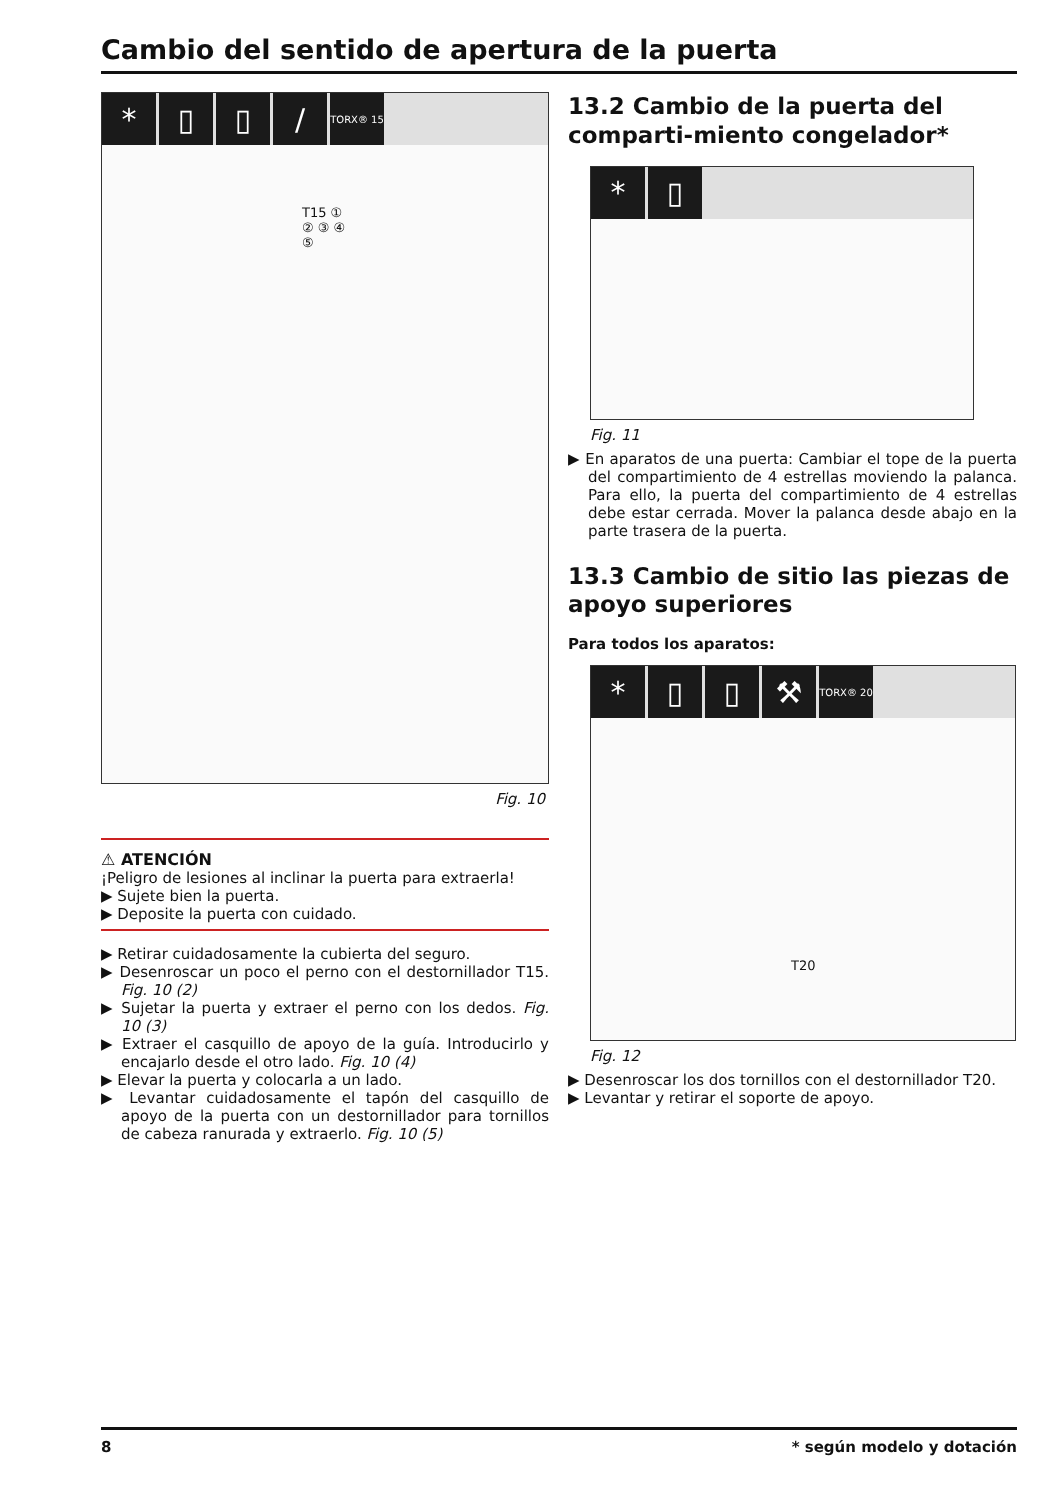Cambio del sentido de apertura de la puerta
* ▯ ▯ / TORX® 15
T15 ① ② ③ ④ ⑤
Fig. 10
⚠ ATENCIÓN
¡Peligro de lesiones al inclinar la puerta para extraerla!
▶ Sujete bien la puerta.
▶ Deposite la puerta con cuidado.
▶ Retirar cuidadosamente la cubierta del seguro.
▶ Desenroscar un poco el perno con el destornillador T15. Fig. 10 (2)
▶ Sujetar la puerta y extraer el perno con los dedos. Fig. 10 (3)
▶ Extraer el casquillo de apoyo de la guía. Introducirlo y encajarlo desde el otro lado. Fig. 10 (4)
▶ Elevar la puerta y colocarla a un lado.
▶ Levantar cuidadosamente el tapón del casquillo de apoyo de la puerta con un destornillador para tornillos de cabeza ranurada y extraerlo. Fig. 10 (5)
13.2 Cambio de la puerta del comparti-miento congelador*
* ▯
Fig. 11
▶ En aparatos de una puerta: Cambiar el tope de la puerta del compartimiento de 4 estrellas moviendo la palanca. Para ello, la puerta del compartimiento de 4 estrellas debe estar cerrada. Mover la palanca desde abajo en la parte trasera de la puerta.
13.3 Cambio de sitio las piezas de apoyo superiores
Para todos los aparatos:
* ▯ ▯ ⚒ TORX® 20
T20
Fig. 12
▶ Desenroscar los dos tornillos con el destornillador T20.
▶ Levantar y retirar el soporte de apoyo.
8 * según modelo y dotación